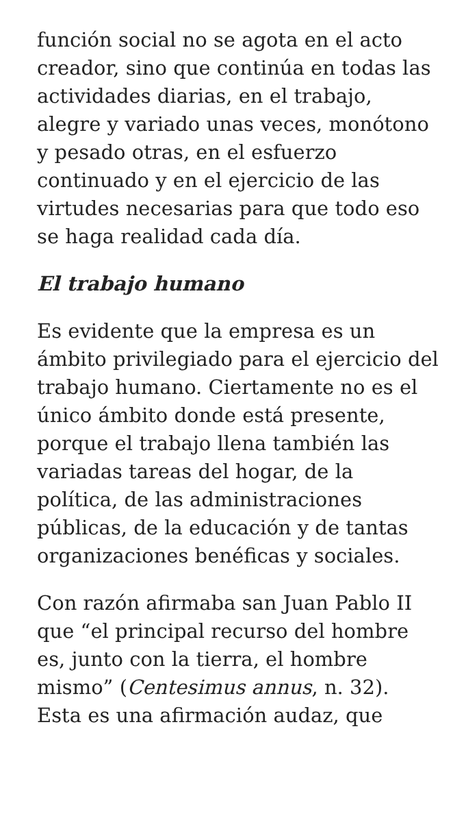función social no se agota en el acto creador, sino que continúa en todas las actividades diarias, en el trabajo, alegre y variado unas veces, monótono y pesado otras, en el esfuerzo continuado y en el ejercicio de las virtudes necesarias para que todo eso se haga realidad cada día.
El trabajo humano
Es evidente que la empresa es un ámbito privilegiado para el ejercicio del trabajo humano. Ciertamente no es el único ámbito donde está presente, porque el trabajo llena también las variadas tareas del hogar, de la política, de las administraciones públicas, de la educación y de tantas organizaciones benéficas y sociales.
Con razón afirmaba san Juan Pablo II que “el principal recurso del hombre es, junto con la tierra, el hombre mismo” (Centesimus annus, n. 32). Esta es una afirmación audaz, que